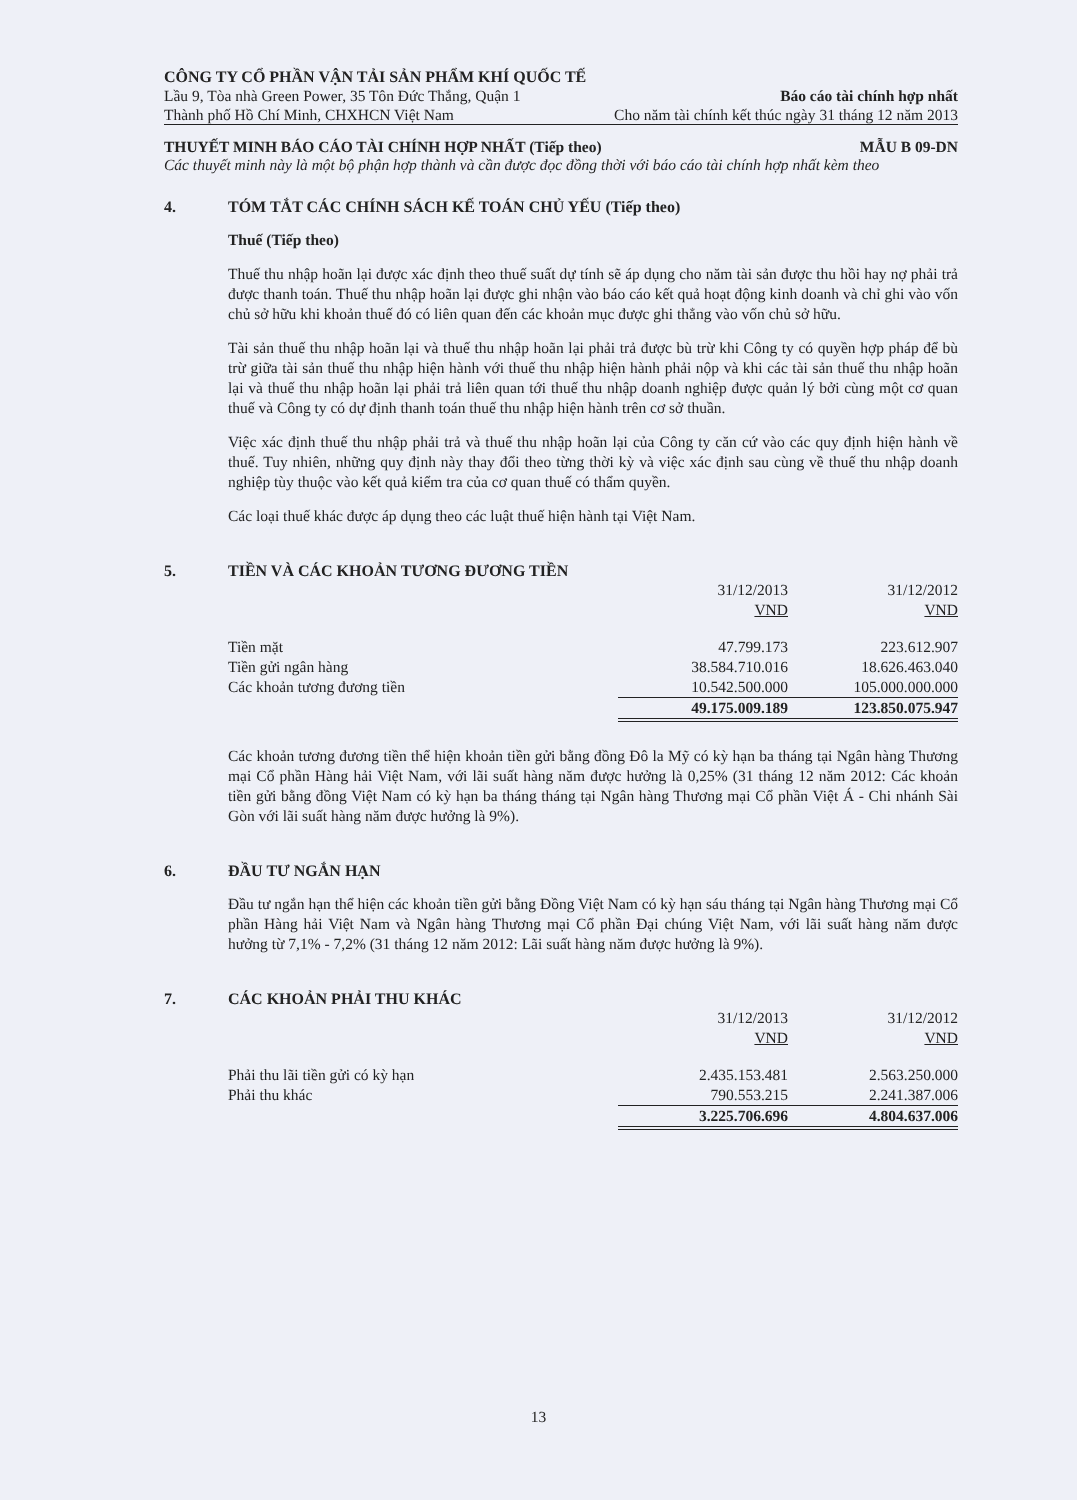CÔNG TY CỔ PHẦN VẬN TẢI SẢN PHẨM KHÍ QUỐC TẾ
Lầu 9, Tòa nhà Green Power, 35 Tôn Đức Thắng, Quận 1 Báo cáo tài chính hợp nhất
Thành phố Hồ Chí Minh, CHXHCN Việt Nam Cho năm tài chính kết thúc ngày 31 tháng 12 năm 2013
THUYẾT MINH BÁO CÁO TÀI CHÍNH HỢP NHẤT (Tiếp theo) MẪU B 09-DN
Các thuyết minh này là một bộ phận hợp thành và cần được đọc đồng thời với báo cáo tài chính hợp nhất kèm theo
4. TÓM TẮT CÁC CHÍNH SÁCH KẾ TOÁN CHỦ YẾU (Tiếp theo)
Thuế (Tiếp theo)
Thuế thu nhập hoãn lại được xác định theo thuế suất dự tính sẽ áp dụng cho năm tài sản được thu hồi hay nợ phải trả được thanh toán. Thuế thu nhập hoãn lại được ghi nhận vào báo cáo kết quả hoạt động kinh doanh và chỉ ghi vào vốn chủ sở hữu khi khoản thuế đó có liên quan đến các khoản mục được ghi thẳng vào vốn chủ sở hữu.
Tài sản thuế thu nhập hoãn lại và thuế thu nhập hoãn lại phải trả được bù trừ khi Công ty có quyền hợp pháp để bù trừ giữa tài sản thuế thu nhập hiện hành với thuế thu nhập hiện hành phải nộp và khi các tài sản thuế thu nhập hoãn lại và thuế thu nhập hoãn lại phải trả liên quan tới thuế thu nhập doanh nghiệp được quản lý bởi cùng một cơ quan thuế và Công ty có dự định thanh toán thuế thu nhập hiện hành trên cơ sở thuần.
Việc xác định thuế thu nhập phải trả và thuế thu nhập hoãn lại của Công ty căn cứ vào các quy định hiện hành về thuế. Tuy nhiên, những quy định này thay đổi theo từng thời kỳ và việc xác định sau cùng về thuế thu nhập doanh nghiệp tùy thuộc vào kết quả kiểm tra của cơ quan thuế có thẩm quyền.
Các loại thuế khác được áp dụng theo các luật thuế hiện hành tại Việt Nam.
5. TIỀN VÀ CÁC KHOẢN TƯƠNG ĐƯƠNG TIỀN
| | 31/12/2013 | 31/12/2012 |
| | VND | VND |
| Tiền mặt | 47.799.173 | 223.612.907 |
| Tiền gửi ngân hàng | 38.584.710.016 | 18.626.463.040 |
| Các khoản tương đương tiền | 10.542.500.000 | 105.000.000.000 |
| | 49.175.009.189 | 123.850.075.947 |
Các khoản tương đương tiền thể hiện khoản tiền gửi bằng đồng Đô la Mỹ có kỳ hạn ba tháng tại Ngân hàng Thương mại Cổ phần Hàng hải Việt Nam, với lãi suất hàng năm được hưởng là 0,25% (31 tháng 12 năm 2012: Các khoản tiền gửi bằng đồng Việt Nam có kỳ hạn ba tháng tháng tại Ngân hàng Thương mại Cổ phần Việt Á - Chi nhánh Sài Gòn với lãi suất hàng năm được hưởng là 9%).
6. ĐẦU TƯ NGẮN HẠN
Đầu tư ngắn hạn thể hiện các khoản tiền gửi bằng Đồng Việt Nam có kỳ hạn sáu tháng tại Ngân hàng Thương mại Cổ phần Hàng hải Việt Nam và Ngân hàng Thương mại Cổ phần Đại chúng Việt Nam, với lãi suất hàng năm được hưởng từ 7,1% - 7,2% (31 tháng 12 năm 2012: Lãi suất hàng năm được hưởng là 9%).
7. CÁC KHOẢN PHẢI THU KHÁC
| | 31/12/2013 | 31/12/2012 |
| | VND | VND |
| Phải thu lãi tiền gửi có kỳ hạn | 2.435.153.481 | 2.563.250.000 |
| Phải thu khác | 790.553.215 | 2.241.387.006 |
| | 3.225.706.696 | 4.804.637.006 |
13